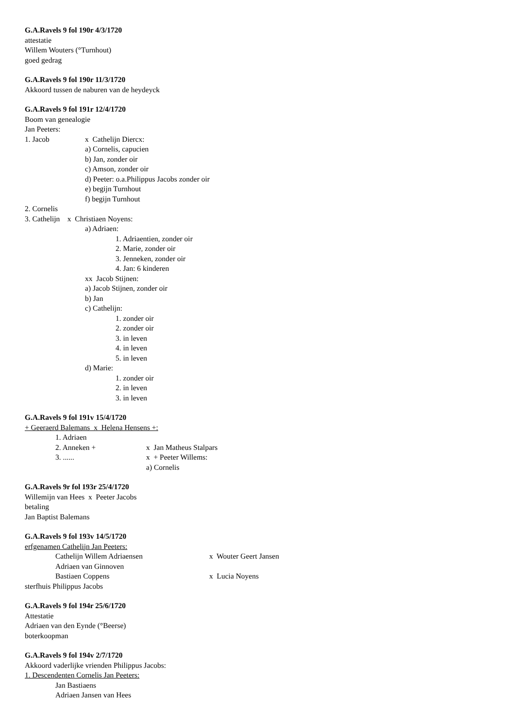G.A.Ravels 9 fol 190r 4/3/1720
attestatie
Willem Wouters (°Turnhout)
goed gedrag
G.A.Ravels 9 fol 190r 11/3/1720
Akkoord tussen de naburen van de heydeyck
G.A.Ravels 9 fol 191r 12/4/1720
Boom van genealogie
Jan Peeters:
1. Jacob x Cathelijn Diercx:
a) Cornelis, capucien
b) Jan, zonder oir
c) Amson, zonder oir
d) Peeter: o.a.Philippus Jacobs zonder oir
e) begijn Turnhout
f) begijn Turnhout
2. Cornelis
3. Cathelijn x Christiaen Noyens:
a) Adriaen:
1. Adriaentien, zonder oir
2. Marie, zonder oir
3. Jenneken, zonder oir
4. Jan: 6 kinderen
xx Jacob Stijnen:
a) Jacob Stijnen, zonder oir
b) Jan
c) Cathelijn:
1. zonder oir
2. zonder oir
3. in leven
4. in leven
5. in leven
d) Marie:
1. zonder oir
2. in leven
3. in leven
G.A.Ravels 9 fol 191v 15/4/1720
+ Geeraerd Balemans x Helena Hensens +:
1. Adriaen
2. Anneken + x Jan Matheus Stalpars
3. ...... x + Peeter Willems:
a) Cornelis
G.A.Ravels 9r fol 193r 25/4/1720
Willemijn van Hees x Peeter Jacobs
betaling
Jan Baptist Balemans
G.A.Ravels 9 fol 193v 14/5/1720
erfgenamen Cathelijn Jan Peeters:
Cathelijn Willem Adriaensen x Wouter Geert Jansen
Adriaen van Ginnoven
Bastiaen Coppens x Lucia Noyens
sterfhuis Philippus Jacobs
G.A.Ravels 9 fol 194r 25/6/1720
Attestatie
Adriaen van den Eynde (°Beerse)
boterkoopman
G.A.Ravels 9 fol 194v 2/7/1720
Akkoord vaderlijke vrienden Philippus Jacobs:
1. Descendenten Cornelis Jan Peeters:
Jan Bastiaens
Adriaen Jansen van Hees